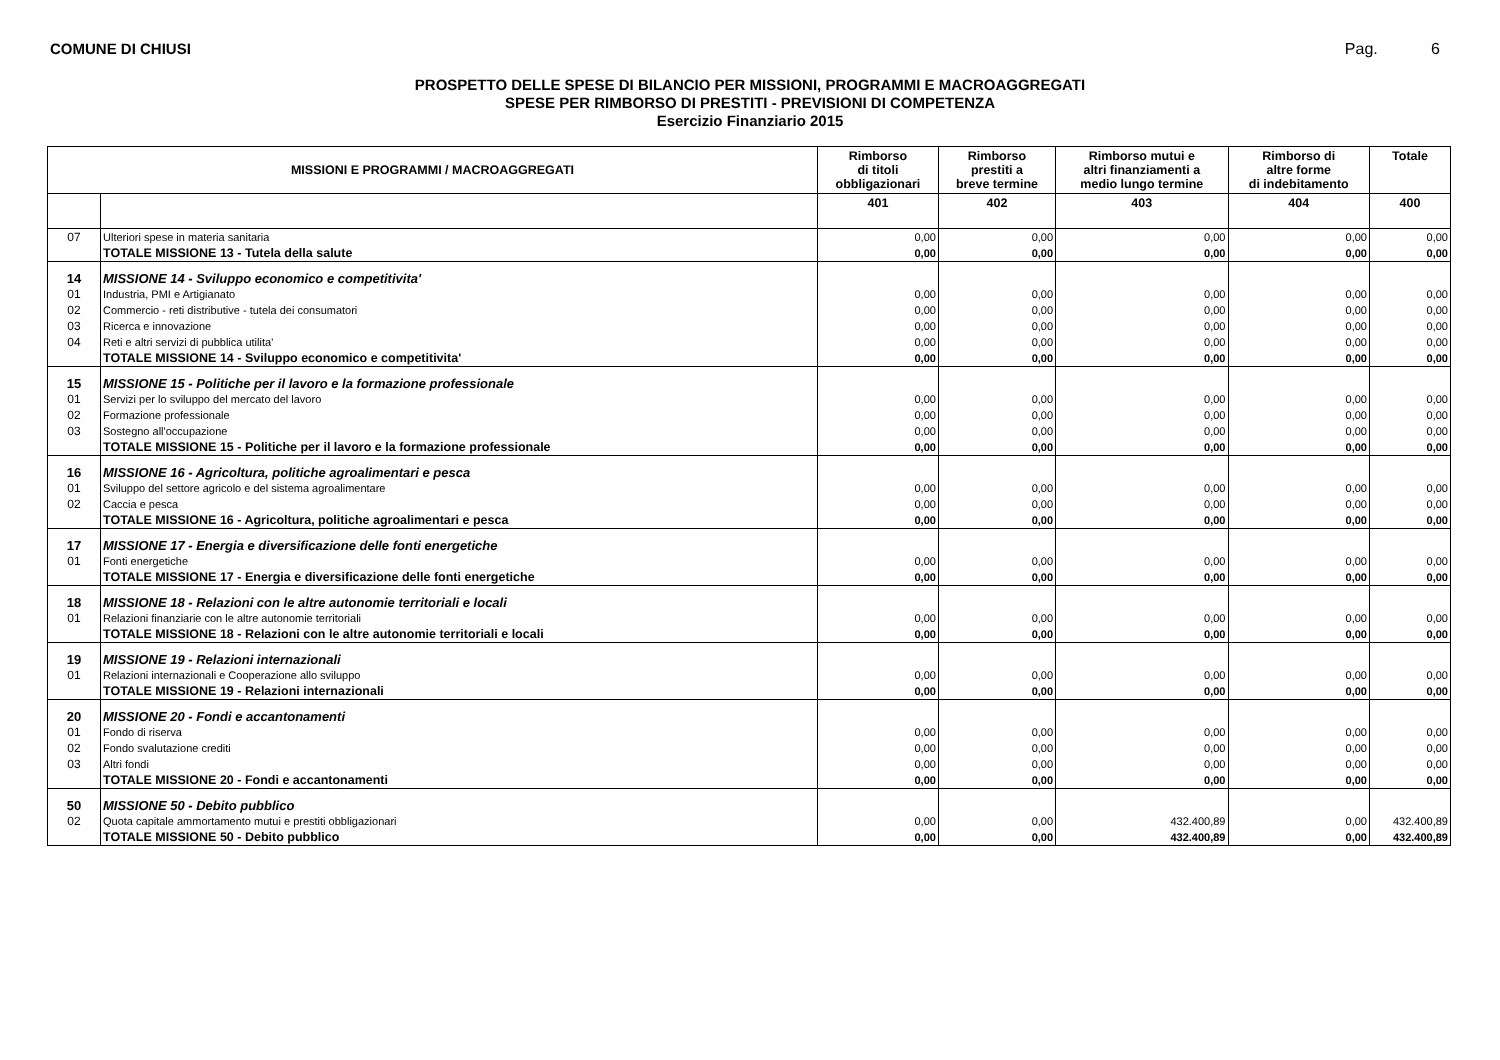COMUNE DI CHIUSI Pag. 6
PROSPETTO DELLE SPESE DI BILANCIO PER MISSIONI, PROGRAMMI E MACROAGGREGATI
SPESE PER RIMBORSO DI PRESTITI - PREVISIONI DI COMPETENZA
Esercizio Finanziario 2015
| MISSIONI E PROGRAMMI / MACROAGGREGATI | | Rimborso di titoli obbligazionari | Rimborso prestiti a breve termine | Rimborso mutui e altri finanziamenti a medio lungo termine | Rimborso di altre forme di indebitamento | Totale |
| --- | --- | --- | --- | --- | --- | --- |
| | | 401 | 402 | 403 | 404 | 400 |
| 07 | Ulteriori spese in materia sanitaria | 0,00 | 0,00 | 0,00 | 0,00 | 0,00 |
| | TOTALE MISSIONE 13 - Tutela della salute | 0,00 | 0,00 | 0,00 | 0,00 | 0,00 |
| 14 | MISSIONE 14 - Sviluppo economico e competitivita' | | | | | |
| 01 | Industria, PMI e Artigianato | 0,00 | 0,00 | 0,00 | 0,00 | 0,00 |
| 02 | Commercio - reti distributive - tutela dei consumatori | 0,00 | 0,00 | 0,00 | 0,00 | 0,00 |
| 03 | Ricerca e innovazione | 0,00 | 0,00 | 0,00 | 0,00 | 0,00 |
| 04 | Reti e altri servizi di pubblica utilita' | 0,00 | 0,00 | 0,00 | 0,00 | 0,00 |
| | TOTALE MISSIONE 14 - Sviluppo economico e competitivita' | 0,00 | 0,00 | 0,00 | 0,00 | 0,00 |
| 15 | MISSIONE 15 - Politiche per il lavoro e la formazione professionale | | | | | |
| 01 | Servizi per lo sviluppo del mercato del lavoro | 0,00 | 0,00 | 0,00 | 0,00 | 0,00 |
| 02 | Formazione professionale | 0,00 | 0,00 | 0,00 | 0,00 | 0,00 |
| 03 | Sostegno all'occupazione | 0,00 | 0,00 | 0,00 | 0,00 | 0,00 |
| | TOTALE MISSIONE 15 - Politiche per il lavoro e la formazione professionale | 0,00 | 0,00 | 0,00 | 0,00 | 0,00 |
| 16 | MISSIONE 16 - Agricoltura, politiche agroalimentari e pesca | | | | | |
| 01 | Sviluppo del settore agricolo e del sistema agroalimentare | 0,00 | 0,00 | 0,00 | 0,00 | 0,00 |
| 02 | Caccia e pesca | 0,00 | 0,00 | 0,00 | 0,00 | 0,00 |
| | TOTALE MISSIONE 16 - Agricoltura, politiche agroalimentari e pesca | 0,00 | 0,00 | 0,00 | 0,00 | 0,00 |
| 17 | MISSIONE 17 - Energia e diversificazione delle fonti energetiche | | | | | |
| 01 | Fonti energetiche | 0,00 | 0,00 | 0,00 | 0,00 | 0,00 |
| | TOTALE MISSIONE 17 - Energia e diversificazione delle fonti energetiche | 0,00 | 0,00 | 0,00 | 0,00 | 0,00 |
| 18 | MISSIONE 18 - Relazioni con le altre autonomie territoriali e locali | | | | | |
| 01 | Relazioni finanziarie con le altre autonomie territoriali | 0,00 | 0,00 | 0,00 | 0,00 | 0,00 |
| | TOTALE MISSIONE 18 - Relazioni con le altre autonomie territoriali e locali | 0,00 | 0,00 | 0,00 | 0,00 | 0,00 |
| 19 | MISSIONE 19 - Relazioni internazionali | | | | | |
| 01 | Relazioni internazionali e Cooperazione allo sviluppo | 0,00 | 0,00 | 0,00 | 0,00 | 0,00 |
| | TOTALE MISSIONE 19 - Relazioni internazionali | 0,00 | 0,00 | 0,00 | 0,00 | 0,00 |
| 20 | MISSIONE 20 - Fondi e accantonamenti | | | | | |
| 01 | Fondo di riserva | 0,00 | 0,00 | 0,00 | 0,00 | 0,00 |
| 02 | Fondo svalutazione crediti | 0,00 | 0,00 | 0,00 | 0,00 | 0,00 |
| 03 | Altri fondi | 0,00 | 0,00 | 0,00 | 0,00 | 0,00 |
| | TOTALE MISSIONE 20 - Fondi e accantonamenti | 0,00 | 0,00 | 0,00 | 0,00 | 0,00 |
| 50 | MISSIONE 50 - Debito pubblico | | | | | |
| 02 | Quota capitale ammortamento mutui e prestiti obbligazionari | 0,00 | 0,00 | 432.400,89 | 0,00 | 432.400,89 |
| | TOTALE MISSIONE 50 - Debito pubblico | 0,00 | 0,00 | 432.400,89 | 0,00 | 432.400,89 |